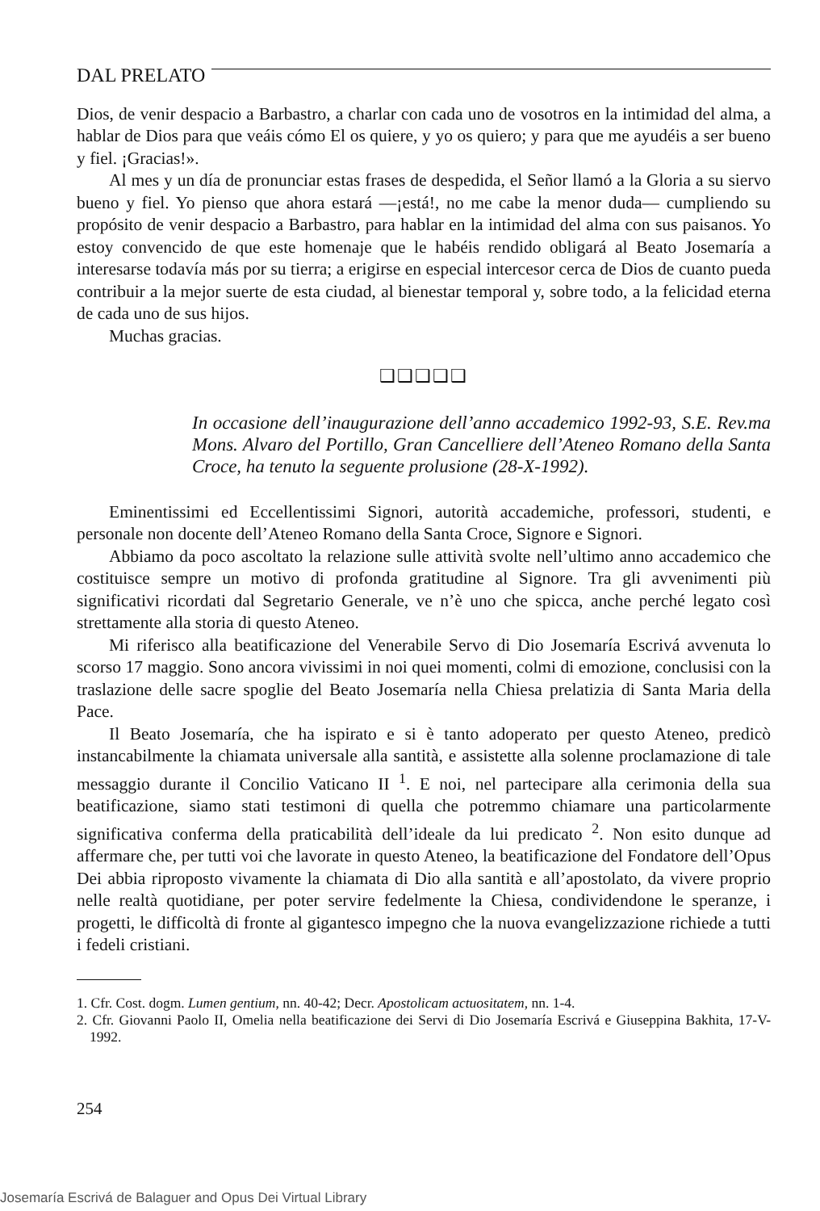DAL PRELATO
Dios, de venir despacio a Barbastro, a charlar con cada uno de vosotros en la intimidad del alma, a hablar de Dios para que veáis cómo El os quiere, y yo os quiero; y para que me ayudéis a ser bueno y fiel. ¡Gracias!».
Al mes y un día de pronunciar estas frases de despedida, el Señor llamó a la Gloria a su siervo bueno y fiel. Yo pienso que ahora estará —¡está!, no me cabe la menor duda— cumpliendo su propósito de venir despacio a Barbastro, para hablar en la intimidad del alma con sus paisanos. Yo estoy convencido de que este homenaje que le habéis rendido obligará al Beato Josemaría a interesarse todavía más por su tierra; a erigirse en especial intercesor cerca de Dios de cuanto pueda contribuir a la mejor suerte de esta ciudad, al bienestar temporal y, sobre todo, a la felicidad eterna de cada uno de sus hijos.
Muchas gracias.
❑❑❑❑❑
In occasione dell’inaugurazione dell’anno accademico 1992-93, S.E. Rev.ma Mons. Alvaro del Portillo, Gran Cancelliere dell’Ateneo Romano della Santa Croce, ha tenuto la seguente prolusione (28-X-1992).
Eminentissimi ed Eccellentissimi Signori, autorità accademiche, professori, studenti, e personale non docente dell’Ateneo Romano della Santa Croce, Signore e Signori.
Abbiamo da poco ascoltato la relazione sulle attività svolte nell’ultimo anno accademico che costituisce sempre un motivo di profonda gratitudine al Signore. Tra gli avvenimenti più significativi ricordati dal Segretario Generale, ve n’è uno che spicca, anche perché legato così strettamente alla storia di questo Ateneo.
Mi riferisco alla beatificazione del Venerabile Servo di Dio Josemaría Escrivá avvenuta lo scorso 17 maggio. Sono ancora vivissimi in noi quei momenti, colmi di emozione, conclusisi con la traslazione delle sacre spoglie del Beato Josemaría nella Chiesa prelatizia di Santa Maria della Pace.
Il Beato Josemaría, che ha ispirato e si è tanto adoperato per questo Ateneo, predicò instancabilmente la chiamata universale alla santità, e assistette alla solenne proclamazione di tale messaggio durante il Concilio Vaticano II <sup>1</sup>. E noi, nel partecipare alla cerimonia della sua beatificazione, siamo stati testimoni di quella che potremmo chiamare una particolarmente significativa conferma della praticabilità dell’ideale da lui predicato <sup>2</sup>. Non esito dunque ad affermare che, per tutti voi che lavorate in questo Ateneo, la beatificazione del Fondatore dell’Opus Dei abbia riproposto vivamente la chiamata di Dio alla santità e all’apostolato, da vivere proprio nelle realtà quotidiane, per poter servire fedelmente la Chiesa, condividendone le speranze, i progetti, le difficoltà di fronte al gigantesco impegno che la nuova evangelizzazione richiede a tutti i fedeli cristiani.
1. Cfr. Cost. dogm. Lumen gentium, nn. 40-42; Decr. Apostolicam actuositatem, nn. 1-4.
2. Cfr. Giovanni Paolo II, Omelia nella beatificazione dei Servi di Dio Josemaría Escrivá e Giuseppina Bakhita, 17-V-1992.
254
Josemaría Escrivá de Balaguer and Opus Dei Virtual Library